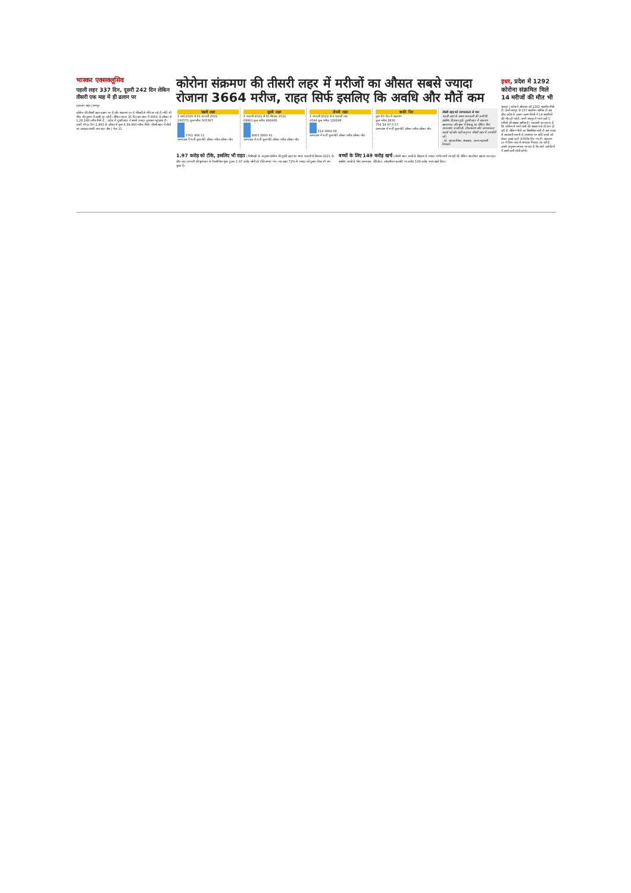भास्कर एक्सक्लूसिव
पहली लहर 337 दिन, दूसरी 242 दिन लेकिन तीसरी एक माह में ही ढलान पर
दाऊराम साहा | रायपुर
कोरोना की तीसरी लहर ढलान पर है और संक्रमण दर 6 फीसदी से नीचे आ गई है। मौतें भी पीक की तुलना में आधी रह गई हैं। लेकिन महज 35 दिन इस लहर में 3664 के औसत से 1,28,248 मरीज मिले हैं... प्रदेश में दूसरी लहर ने सबसे ज्यादा नुकसान पहुंचाया है। उसमें भी हर दिन 2,893 के औसत से कुल 6,99,990 मरीज मिले। तीसरी लहर में मौतों का आंकड़ा काफी कम रहा। शेष | पेज 11
कोरोना संक्रमण की तीसरी लहर में मरीजों का औसत सबसे ज्यादा रोजाना 3664 मरीज, राहत सिर्फ इसलिए कि अवधि और मौतें कम
पहली लहर
1 मार्च 2020 से 31 जनवरी 2021
100571 कुल मरीज 305367
3761 906 11
अस्पताल में भर्ती कुल मौतें औसत मरीज औसत मौत
दूसरी लहर
1 फरवरी 2021 से 30 सितंबर 2021
69961 कुल मरीज 699990
9863 2893 41
अस्पताल में भर्ती कुल मौतें औसत मरीज औसत मौत
तीसरी लहर
1 जनवरी 2022 से 4 फरवरी तक
4544 कुल मरीज 128248
314 3664 09
अस्पताल में भर्ती कुल मौतें औसत मरीज औसत मौत
बाकी दिन
कुल 60 दिन में संक्रमण
कुल मरीज 2830
754 34 47 0.57
अस्पताल में भर्ती कुल मौतें औसत मरीज औसत मौत
तीसरी लहर को जागरूकता से मात
पहली लहर के समय जानकारी की कमी थी, इसलिए दिक्कत हुई। दूसरी लहर में संक्रमण खतरनाक और शुरू में बेकाबू था, लेकिन फिर व्यवस्थाएं बनाई गईं। टीकाकरण और जागरूकता बढ़ाई गई और यही अनुभव तीसरी लहर में उपयोगी रहे।
- डॉ. सुभाष मिश्रा, संचालक, राज्य महामारी नियंत्रण
1.97 करोड़ को टीके, इसलिए भी राहत | विशेषज्ञों के अनुसार कोरोना की दूसरी लहर का समय फरवरी से सितंबर 2021 के बीच रहा। जनवरी की शुरुआत से वैक्सीनेशन शुरू हुआ। 1.97 करोड़ लोगों को टीके लगाए गए। यह लक्ष्य 72% से ज्यादा को दूसरा टीका भी लग चुका है।
बच्चों के लिए 149 करोड़ खर्च | तीसरी लहर बच्चों के लिहाज से ज्यादा गंभीर मानी जा रही थी, लेकिन इस दौरान खतरा कम रहा। इसलिए बच्चों के लिए अस्पताल, वेंटिलेटर, ऑक्सीजन इत्यादि पर करीब 149 करोड़ रुपए खर्च किए।
इधर, प्रदेश में 1292 कोरोना संक्रमित मिले 14 मरीजों की मौत भी
रायपुर | प्रदेश में सोमवार को 1292 संक्रमित मिले हैं। इनमें रायपुर के 157 संक्रमित शामिल हैं। इस बीच प्रदेश के अलग-अलग जिलों में 14 संक्रमितों की मौत हो गई है। इनमें रायपुर में मरने वाले 5 मरीजों की संख्या शामिल है। अफसरों का कहना है कि कोरोना से मरने वालों की संख्या भले ही कम हो रही है, लेकिन मौतों का सिलसिला जारी है। इस वजह से सावधानी जरूरी है। स्वास्थ्य पर छोटे बच्चों को लेकर अलर्ट रहने के निर्देश दिए गए हैं। संक्रमण दर में जिस तरह से लगातार गिरावट आ रही है, उससे अनुमान लगाया जा रहा है कि आने वाले दिनों में इसमें कमी होती रहेगी।